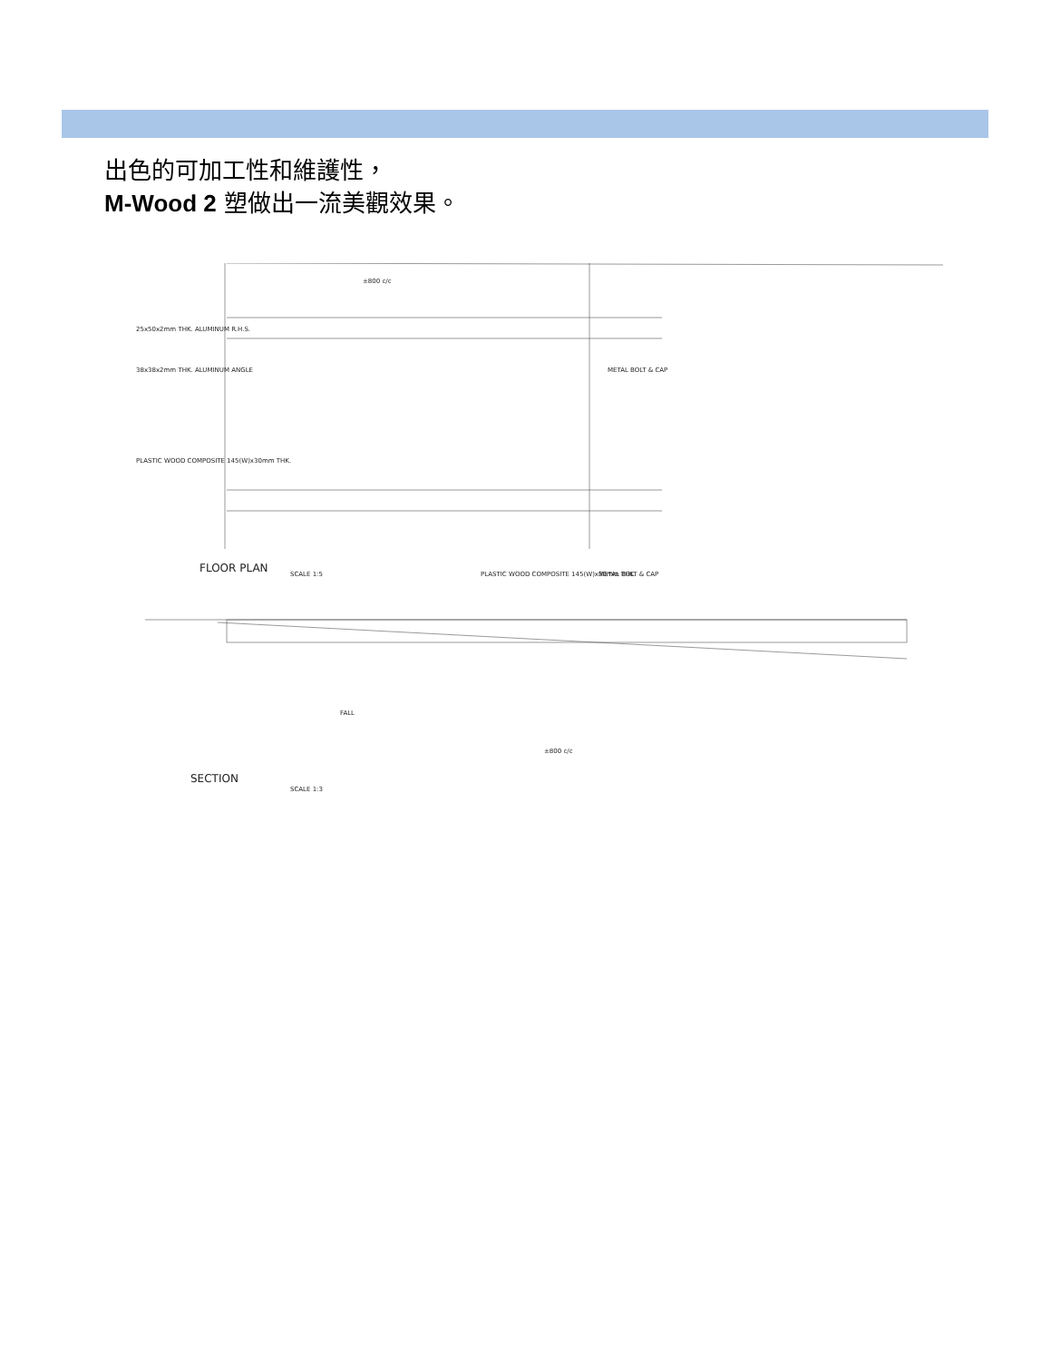出色的可加工性和維護性，
M-Wood 2 塑做出一流美觀效果。
FLOOR PLAN
SCALE 1:5
SECTION
SCALE 1:3
25x50x2mm THK. ALUMINUM R.H.S.
38x38x2mm THK. ALUMINUM ANGLE
PLASTIC WOOD COMPOSITE 145(W)x30mm THK.
METAL BOLT & CAP
PLASTIC WOOD COMPOSITE 145(W)x30mm THK.
METAL BOLT & CAP
±800 c/c
±800 c/c
FALL